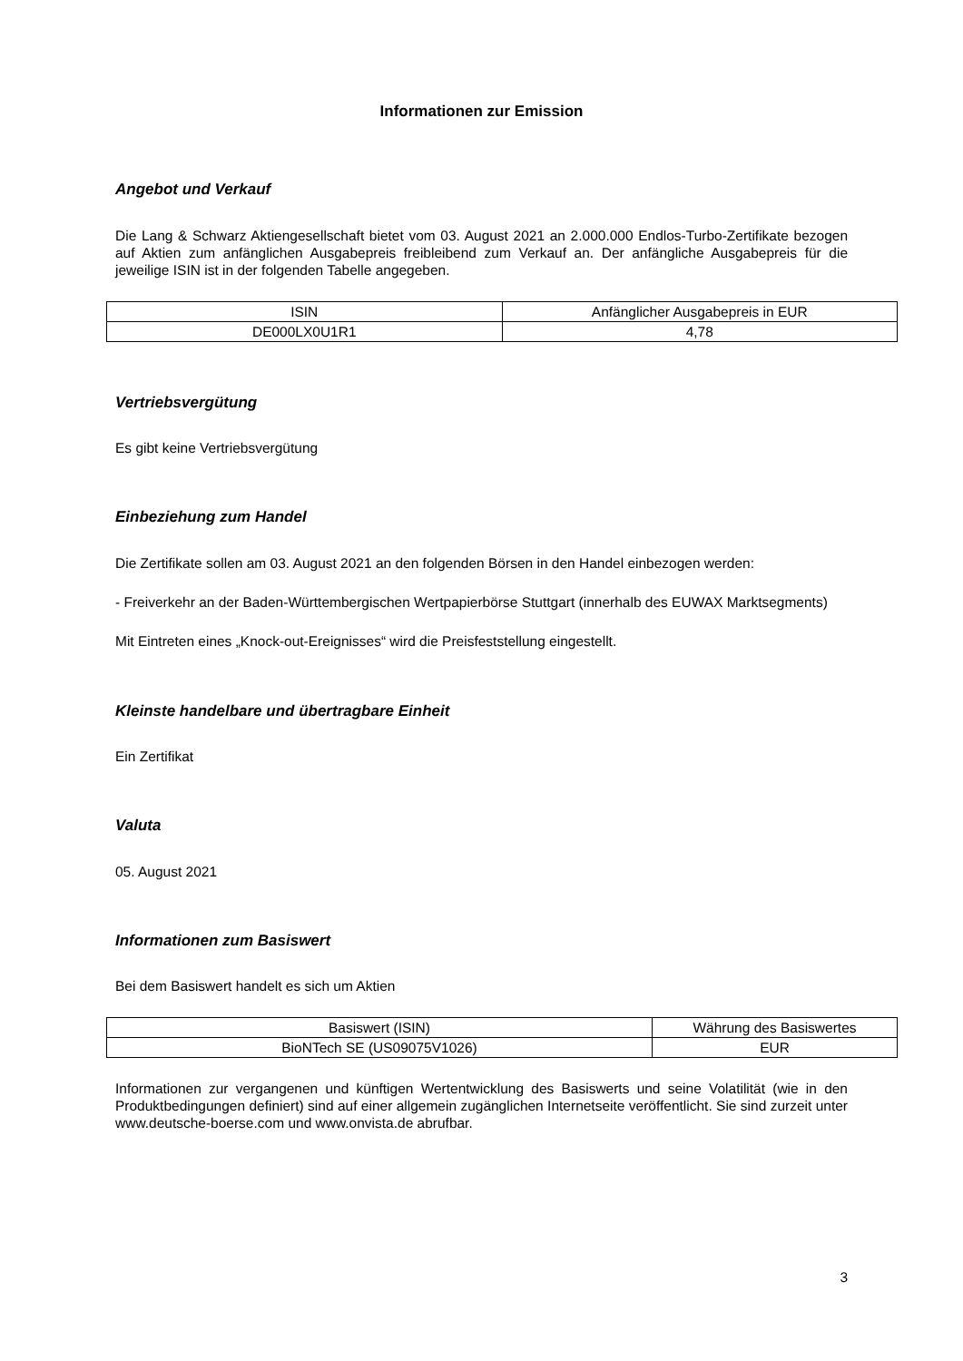Informationen zur Emission
Angebot und Verkauf
Die Lang & Schwarz Aktiengesellschaft bietet vom 03. August 2021 an 2.000.000 Endlos-Turbo-Zertifikate bezogen auf Aktien zum anfänglichen Ausgabepreis freibleibend zum Verkauf an. Der anfängliche Ausgabepreis für die jeweilige ISIN ist in der folgenden Tabelle angegeben.
| ISIN | Anfänglicher Ausgabepreis in EUR |
| DE000LX0U1R1 | 4,78 |
Vertriebsvergütung
Es gibt keine Vertriebsvergütung
Einbeziehung zum Handel
Die Zertifikate sollen am 03. August 2021 an den folgenden Börsen in den Handel einbezogen werden:
- Freiverkehr an der Baden-Württembergischen Wertpapierbörse Stuttgart (innerhalb des EUWAX Marktsegments)
Mit Eintreten eines „Knock-out-Ereignisses“ wird die Preisfeststellung eingestellt.
Kleinste handelbare und übertragbare Einheit
Ein Zertifikat
Valuta
05. August 2021
Informationen zum Basiswert
Bei dem Basiswert handelt es sich um Aktien
| Basiswert (ISIN) | Währung des Basiswertes |
| BioNTech SE (US09075V1026) | EUR |
Informationen zur vergangenen und künftigen Wertentwicklung des Basiswerts und seine Volatilität (wie in den Produktbedingungen definiert) sind auf einer allgemein zugänglichen Internetseite veröffentlicht. Sie sind zurzeit unter www.deutsche-boerse.com und www.onvista.de abrufbar.
3